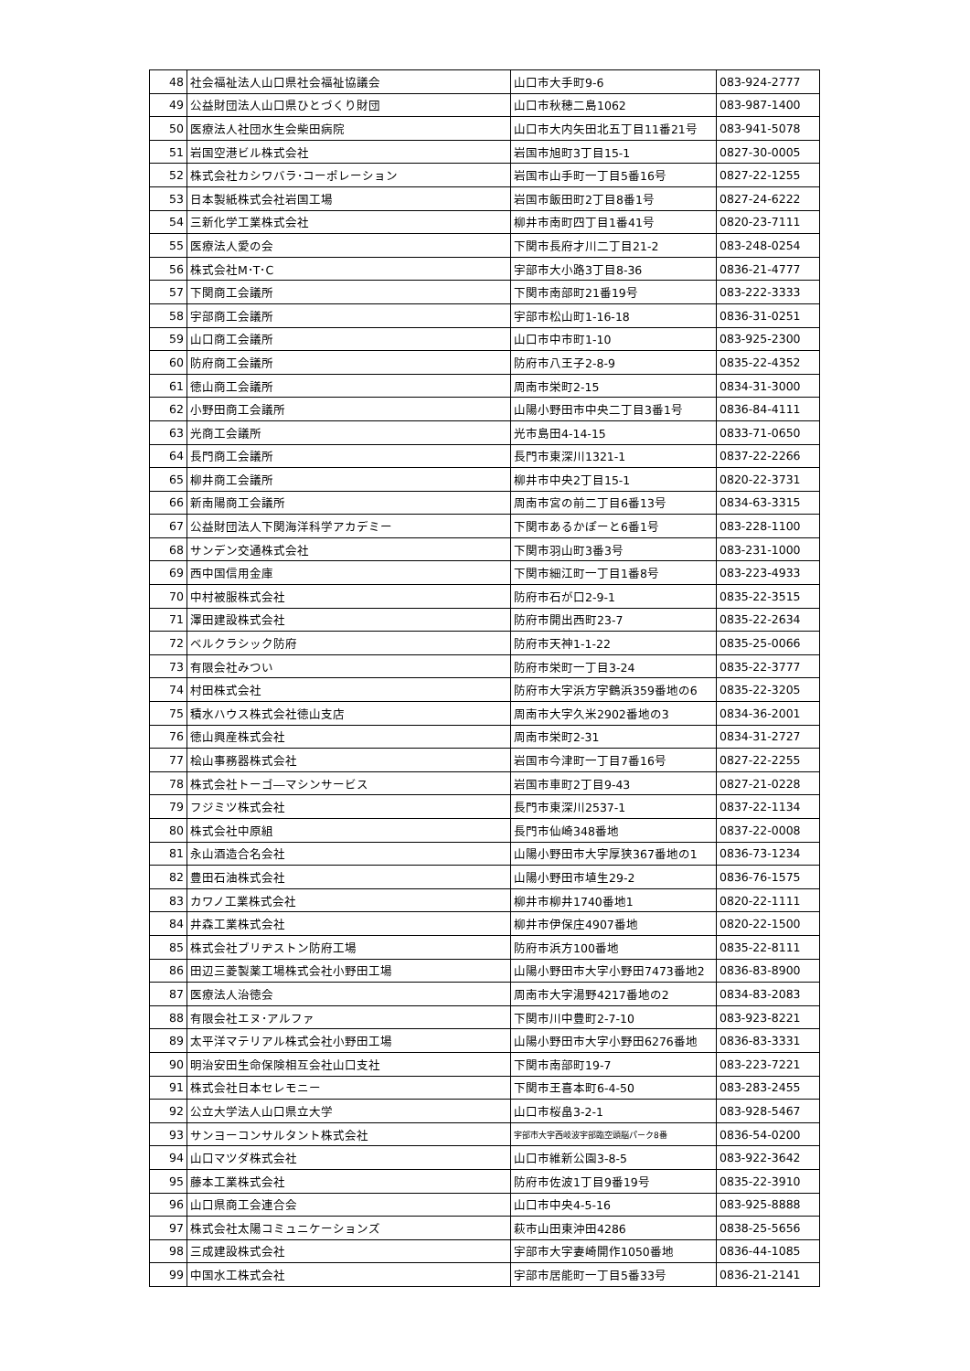| 48 | 社会福祉法人山口県社会福祉協議会 | 山口市大手町9-6 | 083-924-2777 |
| 49 | 公益財団法人山口県ひとづくり財団 | 山口市秋穂二島1062 | 083-987-1400 |
| 50 | 医療法人社団水生会柴田病院 | 山口市大内矢田北五丁目11番21号 | 083-941-5078 |
| 51 | 岩国空港ビル株式会社 | 岩国市旭町3丁目15-1 | 0827-30-0005 |
| 52 | 株式会社カシワバラ･コーポレーション | 岩国市山手町一丁目5番16号 | 0827-22-1255 |
| 53 | 日本製紙株式会社岩国工場 | 岩国市飯田町2丁目8番1号 | 0827-24-6222 |
| 54 | 三新化学工業株式会社 | 柳井市南町四丁目1番41号 | 0820-23-7111 |
| 55 | 医療法人愛の会 | 下関市長府才川二丁目21-2 | 083-248-0254 |
| 56 | 株式会社M･T･C | 宇部市大小路3丁目8-36 | 0836-21-4777 |
| 57 | 下関商工会議所 | 下関市南部町21番19号 | 083-222-3333 |
| 58 | 宇部商工会議所 | 宇部市松山町1-16-18 | 0836-31-0251 |
| 59 | 山口商工会議所 | 山口市中市町1-10 | 083-925-2300 |
| 60 | 防府商工会議所 | 防府市八王子2-8-9 | 0835-22-4352 |
| 61 | 徳山商工会議所 | 周南市栄町2-15 | 0834-31-3000 |
| 62 | 小野田商工会議所 | 山陽小野田市中央二丁目3番1号 | 0836-84-4111 |
| 63 | 光商工会議所 | 光市島田4-14-15 | 0833-71-0650 |
| 64 | 長門商工会議所 | 長門市東深川1321-1 | 0837-22-2266 |
| 65 | 柳井商工会議所 | 柳井市中央2丁目15-1 | 0820-22-3731 |
| 66 | 新南陽商工会議所 | 周南市宮の前二丁目6番13号 | 0834-63-3315 |
| 67 | 公益財団法人下関海洋科学アカデミー | 下関市あるかぽーと6番1号 | 083-228-1100 |
| 68 | サンデン交通株式会社 | 下関市羽山町3番3号 | 083-231-1000 |
| 69 | 西中国信用金庫 | 下関市細江町一丁目1番8号 | 083-223-4933 |
| 70 | 中村被服株式会社 | 防府市石が口2-9-1 | 0835-22-3515 |
| 71 | 澤田建設株式会社 | 防府市開出西町23-7 | 0835-22-2634 |
| 72 | ベルクラシック防府 | 防府市天神1-1-22 | 0835-25-0066 |
| 73 | 有限会社みつい | 防府市栄町一丁目3-24 | 0835-22-3777 |
| 74 | 村田株式会社 | 防府市大字浜方字鶴浜359番地の6 | 0835-22-3205 |
| 75 | 積水ハウス株式会社徳山支店 | 周南市大字久米2902番地の3 | 0834-36-2001 |
| 76 | 徳山興産株式会社 | 周南市栄町2-31 | 0834-31-2727 |
| 77 | 桧山事務器株式会社 | 岩国市今津町一丁目7番16号 | 0827-22-2255 |
| 78 | 株式会社トーゴ―マシンサービス | 岩国市車町2丁目9-43 | 0827-21-0228 |
| 79 | フジミツ株式会社 | 長門市東深川2537-1 | 0837-22-1134 |
| 80 | 株式会社中原組 | 長門市仙崎348番地 | 0837-22-0008 |
| 81 | 永山酒造合名会社 | 山陽小野田市大字厚狭367番地の1 | 0836-73-1234 |
| 82 | 豊田石油株式会社 | 山陽小野田市埴生29-2 | 0836-76-1575 |
| 83 | カワノ工業株式会社 | 柳井市柳井1740番地1 | 0820-22-1111 |
| 84 | 井森工業株式会社 | 柳井市伊保庄4907番地 | 0820-22-1500 |
| 85 | 株式会社ブリヂストン防府工場 | 防府市浜方100番地 | 0835-22-8111 |
| 86 | 田辺三菱製薬工場株式会社小野田工場 | 山陽小野田市大字小野田7473番地2 | 0836-83-8900 |
| 87 | 医療法人治徳会 | 周南市大字湯野4217番地の2 | 0834-83-2083 |
| 88 | 有限会社エヌ･アルファ | 下関市川中豊町2-7-10 | 083-923-8221 |
| 89 | 太平洋マテリアル株式会社小野田工場 | 山陽小野田市大字小野田6276番地 | 0836-83-3331 |
| 90 | 明治安田生命保険相互会社山口支社 | 下関市南部町19-7 | 083-223-7221 |
| 91 | 株式会社日本セレモニー | 下関市王喜本町6-4-50 | 083-283-2455 |
| 92 | 公立大学法人山口県立大学 | 山口市桜畠3-2-1 | 083-928-5467 |
| 93 | サンヨーコンサルタント株式会社 | 宇部市大字西岐波宇部臨空頭脳パーク8番 | 0836-54-0200 |
| 94 | 山口マツダ株式会社 | 山口市維新公園3-8-5 | 083-922-3642 |
| 95 | 藤本工業株式会社 | 防府市佐波1丁目9番19号 | 0835-22-3910 |
| 96 | 山口県商工会連合会 | 山口市中央4-5-16 | 083-925-8888 |
| 97 | 株式会社太陽コミュニケーションズ | 萩市山田東沖田4286 | 0838-25-5656 |
| 98 | 三成建設株式会社 | 宇部市大字妻崎開作1050番地 | 0836-44-1085 |
| 99 | 中国水工株式会社 | 宇部市居能町一丁目5番33号 | 0836-21-2141 |